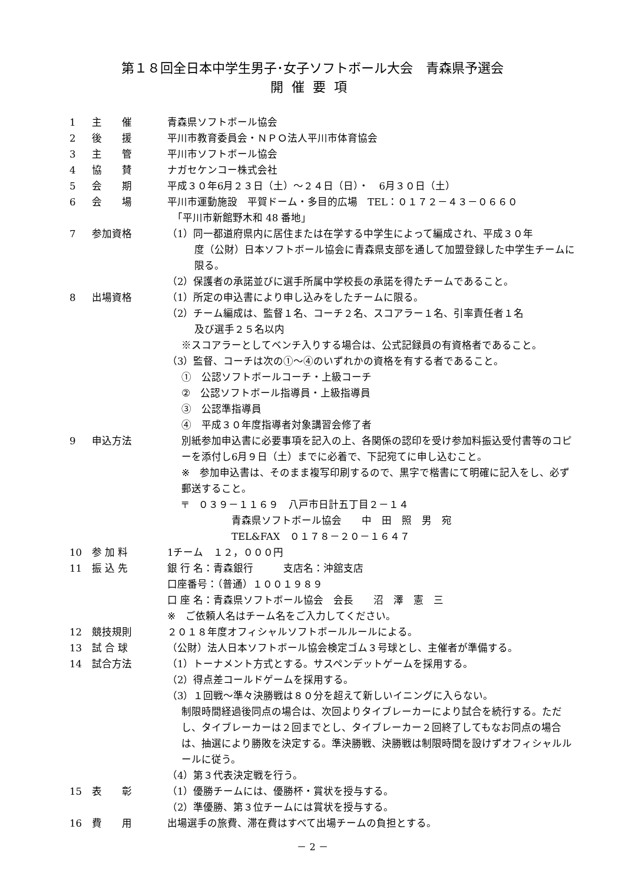第１８回全日本中学生男子･女子ソフトボール大会　青森県予選会
開催要項
1 主　　催 青森県ソフトボール協会
2 後　　援 平川市教育委員会・ＮＰＯ法人平川市体育協会
3 主　　管 平川市ソフトボール協会
4 協　　賛 ナガセケンコー株式会社
5 会　　期 平成３０年6月２３日（土）～２４日（日）・　6月３０日（土）
6 会　　場 平川市運動施設　平賀ドーム・多目的広場　TEL：０１７２－４３－０６６０
　「平川市新館野木和 48 番地」
7 参加資格 （1）同一都道府県内に居住または在学する中学生によって編成され、平成３０年
度（公財）日本ソフトボール協会に青森県支部を通して加盟登録した中学生チームに限る。
（2）保護者の承諾並びに選手所属中学校長の承諾を得たチームであること。
8 出場資格 （1）所定の申込書により申し込みをしたチームに限る。
（2）チーム編成は、監督１名、コーチ２名、スコアラー１名、引率責任者１名
及び選手２５名以内
※スコアラーとしてベンチ入りする場合は、公式記録員の有資格者であること。
（3）監督、コーチは次の①～④のいずれかの資格を有する者であること。
①　公認ソフトボールコーチ・上級コーチ
②　公認ソフトボール指導員・上級指導員
③　公認準指導員
④　平成３０年度指導者対象講習会修了者
9 申込方法 別紙参加申込書に必要事項を記入の上、各関係の認印を受け参加料振込受付書等のコピーを添付し6月９日（土）までに必着で、下記宛てに申し込むこと。
※　参加申込書は、そのまま複写印刷するので、黒字で楷書にて明確に記入をし、必ず郵送すること。
〒　０３９－１１６９　八戸市日計五丁目２－１４
　　　　　青森県ソフトボール協会　　中　田　照　男　宛
　　　　　TEL&FAX　０１７８－２０－１６４７
10 参 加 料 1チーム　１２，０００円
11 振 込 先 銀 行 名：青森銀行　　　支店名：沖舘支店
口座番号：（普通）１００１９８９
口 座 名：青森県ソフトボール協会　会長　　沼　澤　憲　三
※　ご依頼人名はチーム名をご入力してください。
12 競技規則 ２０１８年度オフィシャルソフトボールルールによる。
13 試 合 球 （公財）法人日本ソフトボール協会検定ゴム３号球とし、主催者が準備する。
14 試合方法 （1）トーナメント方式とする。サスペンデットゲームを採用する。
（2）得点差コールドゲームを採用する。
（3）１回戦～準々決勝戦は８０分を超えて新しいイニングに入らない。
制限時間経過後同点の場合は、次回よりタイブレーカーにより試合を続行する。ただし、タイブレーカーは２回までとし、タイブレーカー２回終了してもなお同点の場合は、抽選により勝敗を決定する。準決勝戦、決勝戦は制限時間を設けずオフィシャルルールに従う。
（4）第３代表決定戦を行う。
15 表　　彰 （1）優勝チームには、優勝杯・賞状を授与する。
（2）準優勝、第３位チームには賞状を授与する。
16 費　　用 出場選手の旅費、滞在費はすべて出場チームの負担とする。
－ 2 －